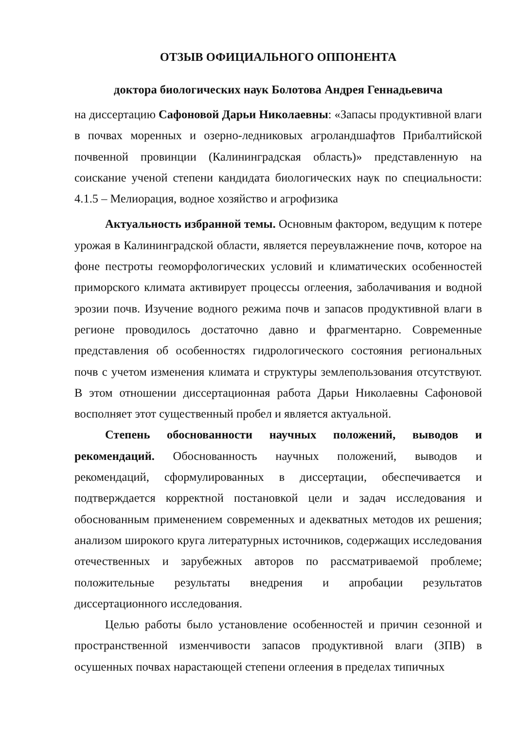ОТЗЫВ ОФИЦИАЛЬНОГО ОППОНЕНТА
доктора биологических наук Болотова Андрея Геннадьевича
на диссертацию Сафоновой Дарьи Николаевны: «Запасы продуктивной влаги в почвах моренных и озерно-ледниковых агроландшафтов Прибалтийской почвенной провинции (Калининградская область)» представленную на соискание ученой степени кандидата биологических наук по специальности: 4.1.5 – Мелиорация, водное хозяйство и агрофизика
Актуальность избранной темы. Основным фактором, ведущим к потере урожая в Калининградской области, является переувлажнение почв, которое на фоне пестроты геоморфологических условий и климатических особенностей приморского климата активирует процессы оглеения, заболачивания и водной эрозии почв. Изучение водного режима почв и запасов продуктивной влаги в регионе проводилось достаточно давно и фрагментарно. Современные представления об особенностях гидрологического состояния региональных почв с учетом изменения климата и структуры землепользования отсутствуют. В этом отношении диссертационная работа Дарьи Николаевны Сафоновой восполняет этот существенный пробел и является актуальной.
Степень обоснованности научных положений, выводов и рекомендаций. Обоснованность научных положений, выводов и рекомендаций, сформулированных в диссертации, обеспечивается и подтверждается корректной постановкой цели и задач исследования и обоснованным применением современных и адекватных методов их решения; анализом широкого круга литературных источников, содержащих исследования отечественных и зарубежных авторов по рассматриваемой проблеме; положительные результаты внедрения и апробации результатов диссертационного исследования.
Целью работы было установление особенностей и причин сезонной и пространственной изменчивости запасов продуктивной влаги (ЗПВ) в осушенных почвах нарастающей степени оглеения в пределах типичных